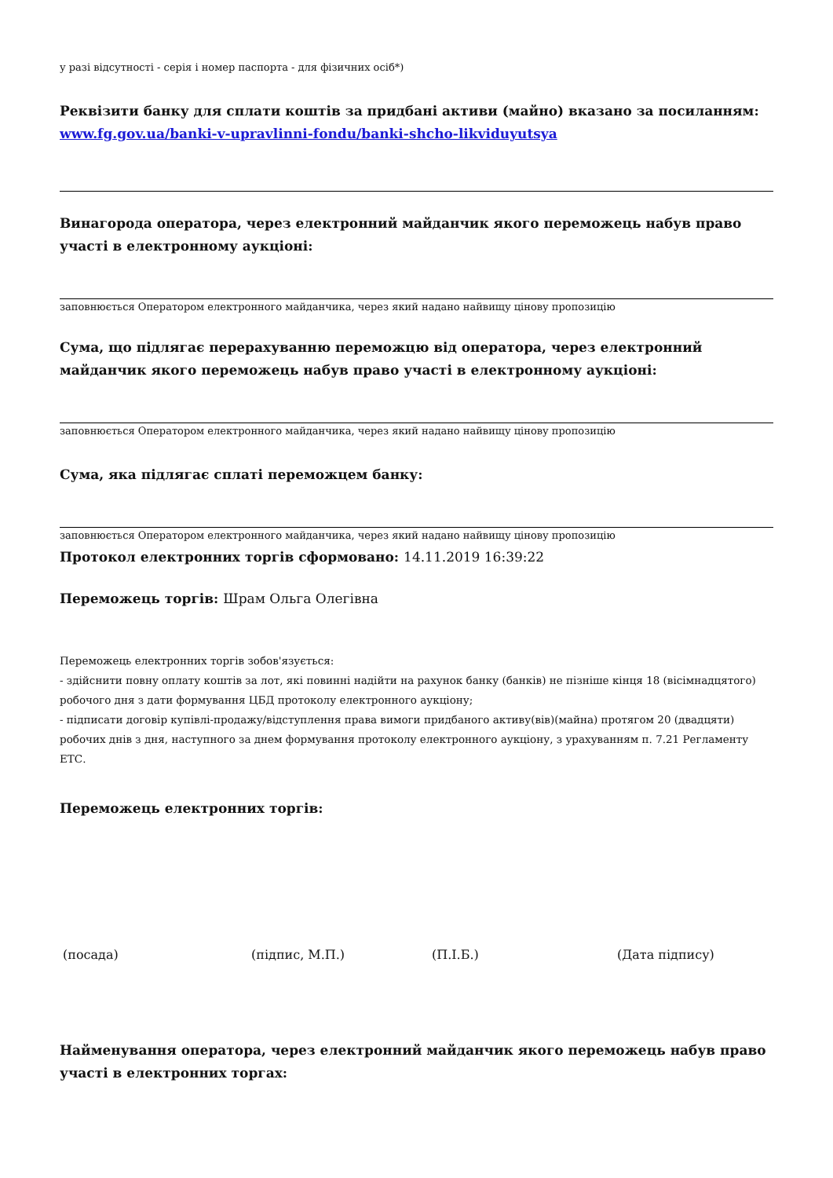у разі відсутності - серія і номер паспорта - для фізичних осіб*)
Реквізити банку для сплати коштів за придбані активи (майно) вказано за посиланням: www.fg.gov.ua/banki-v-upravlinni-fondu/banki-shcho-likviduyutsya
Винагорода оператора, через електронний майданчик якого переможець набув право участі в електронному аукціоні:
заповнюється Оператором електронного майданчика, через який надано найвищу цінову пропозицію
Сума, що підлягає перерахуванню переможцю від оператора, через електронний майданчик якого переможець набув право участі в електронному аукціоні:
заповнюється Оператором електронного майданчика, через який надано найвищу цінову пропозицію
Сума, яка підлягає сплаті переможцем банку:
заповнюється Оператором електронного майданчика, через який надано найвищу цінову пропозицію
Протокол електронних торгів сформовано: 14.11.2019 16:39:22
Переможець торгів: Шрам Ольга Олегівна
Переможець електронних торгів зобов'язується:
- здійснити повну оплату коштів за лот, які повинні надійти на рахунок банку (банків) не пізніше кінця 18 (вісімнадцятого) робочого дня з дати формування ЦБД протоколу електронного аукціону;
- підписати договір купівлі-продажу/відступлення права вимоги придбаного активу(вів)(майна) протягом 20 (двадцяти) робочих днів з дня, наступного за днем формування протоколу електронного аукціону, з урахуванням п. 7.21 Регламенту ЕТС.
Переможець електронних торгів:
(посада) (підпис, М.П.) (П.І.Б.) (Дата підпису)
Найменування оператора, через електронний майданчик якого переможець набув право участі в електронних торгах: